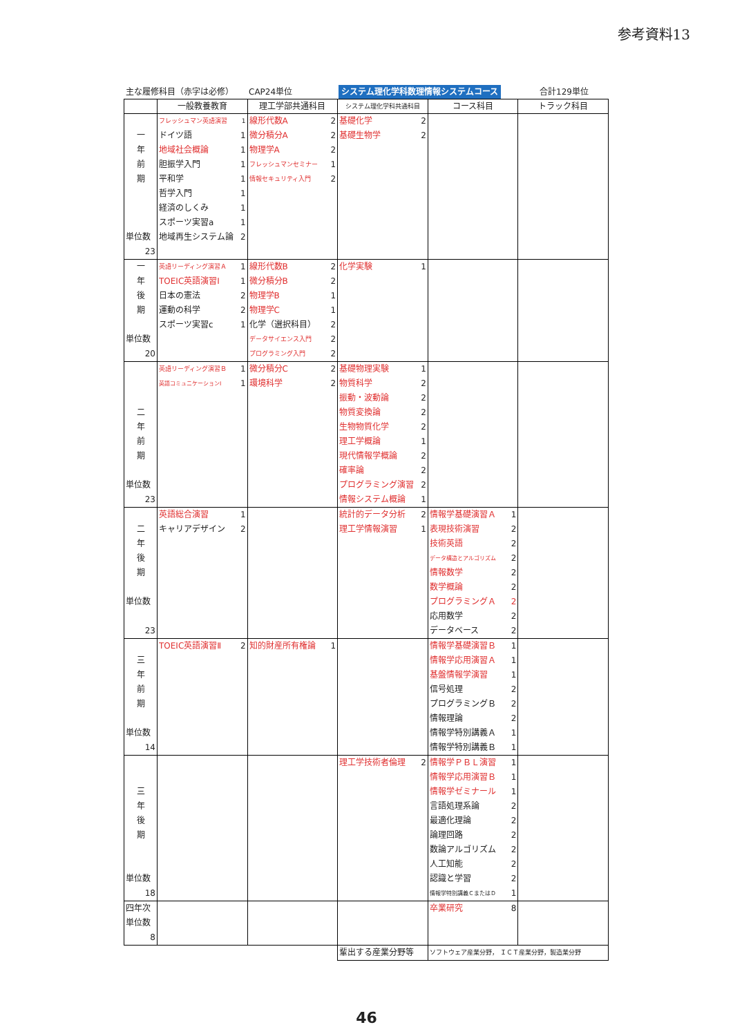参考資料13
主な履修科目（赤字は必修） CAP24単位 システム理化学科数理情報システムコース
合計129単位
| | 一般教養教育 | 理工学部共通科目 | システム理化学科共通科目 | コース科目 | トラック科目 |
| --- | --- | --- | --- | --- | --- |
| 一 年 前 期 単位数 23 | フレッシュマン英語演習 1 ドイツ語 1 地域社会概論 1 胆振学入門 1 平和学 1 哲学入門 1 経済のしくみ 1 スポーツ実習a 1 地域再生システム論 2 | 線形代数A 2 微分積分A 2 物理学A 2 フレッシュマンセミナー 1 情報セキュリティ入門 2 | 基礎化学 2 基礎生物学 2 | | |
| 一 年 後 期 単位数 20 | 英語リーディング演習Ａ 1 TOEIC英語演習Ⅰ 1 日本の憲法 2 運動の科学 2 スポーツ実習c 1 | 線形代数B 2 微分積分B 2 物理学B 1 物理学C 1 化学（選択科目） 2 データサイエンス入門 2 プログラミング入門 2 | 化学実験 1 | | |
| 二 年 前 期 単位数 23 | 英語リーディング演習Ｂ 1 英語コミュニケーションⅠ 1 | 微分積分C 2 環境科学 2 | 基礎物理実験 1 物質科学 2 振動・波動論 2 物質変換論 2 生物物質化学 2 理工学概論 1 現代情報学概論 2 確率論 2 プログラミング演習 2 情報システム概論 1 | | |
| 二 年 後 期 単位数 23 | 英語総合演習 1 キャリアデザイン 2 | | 統計的データ分析 2 理工学情報演習 1 | 情報学基礎演習Ａ 1 表現技術演習 2 技術英語 2 データ構造とアルゴリズム 2 情報数学 2 数学概論 2 プログラミングＡ 2 応用数学 2 データベース 2 | |
| 三 年 前 期 単位数 14 | TOEIC英語演習Ⅱ 2 | 知的財産所有権論 1 | | 情報学基礎演習Ｂ 1 情報学応用演習Ａ 1 基盤情報学演習 1 信号処理 2 プログラミングＢ 2 情報理論 2 情報学特別講義Ａ 1 情報学特別講義Ｂ 1 | |
| 三 年 後 期 単位数 18 | | | 理工学技術者倫理 2 | 情報学ＰＢＬ演習 1 情報学応用演習Ｂ 1 情報学ゼミナール 1 言語処理系論 2 最適化理論 2 論理回路 2 数論アルゴリズム 2 人工知能 2 認識と学習 2 情報学特別講義ＣまたはＤ 1 | |
| 四年次 単位数 8 | | | | 卒業研究 8 | |
| | | | 輩出する産業分野等 | ソフトウェア産業分野， ＩＣＴ産業分野，製造業分野 | |
46